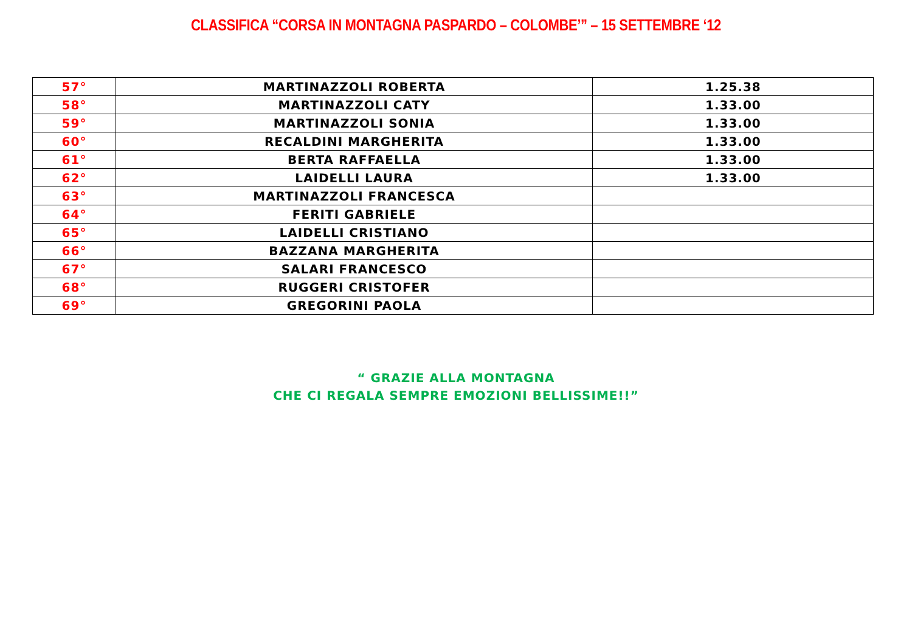CLASSIFICA “CORSA IN MONTAGNA PASPARDO – COLOMBE’” – 15 SETTEMBRE ‘12
| 57° | MARTINAZZOLI ROBERTA | 1.25.38 |
| 58° | MARTINAZZOLI CATY | 1.33.00 |
| 59° | MARTINAZZOLI SONIA | 1.33.00 |
| 60° | RECALDINI MARGHERITA | 1.33.00 |
| 61° | BERTA RAFFAELLA | 1.33.00 |
| 62° | LAIDELLI LAURA | 1.33.00 |
| 63° | MARTINAZZOLI FRANCESCA | |
| 64° | FERITI GABRIELE | |
| 65° | LAIDELLI CRISTIANO | |
| 66° | BAZZANA MARGHERITA | |
| 67° | SALARI FRANCESCO | |
| 68° | RUGGERI CRISTOFER | |
| 69° | GREGORINI PAOLA | |
“ GRAZIE ALLA MONTAGNA
CHE CI REGALA SEMPRE EMOZIONI BELLISSIME!!”